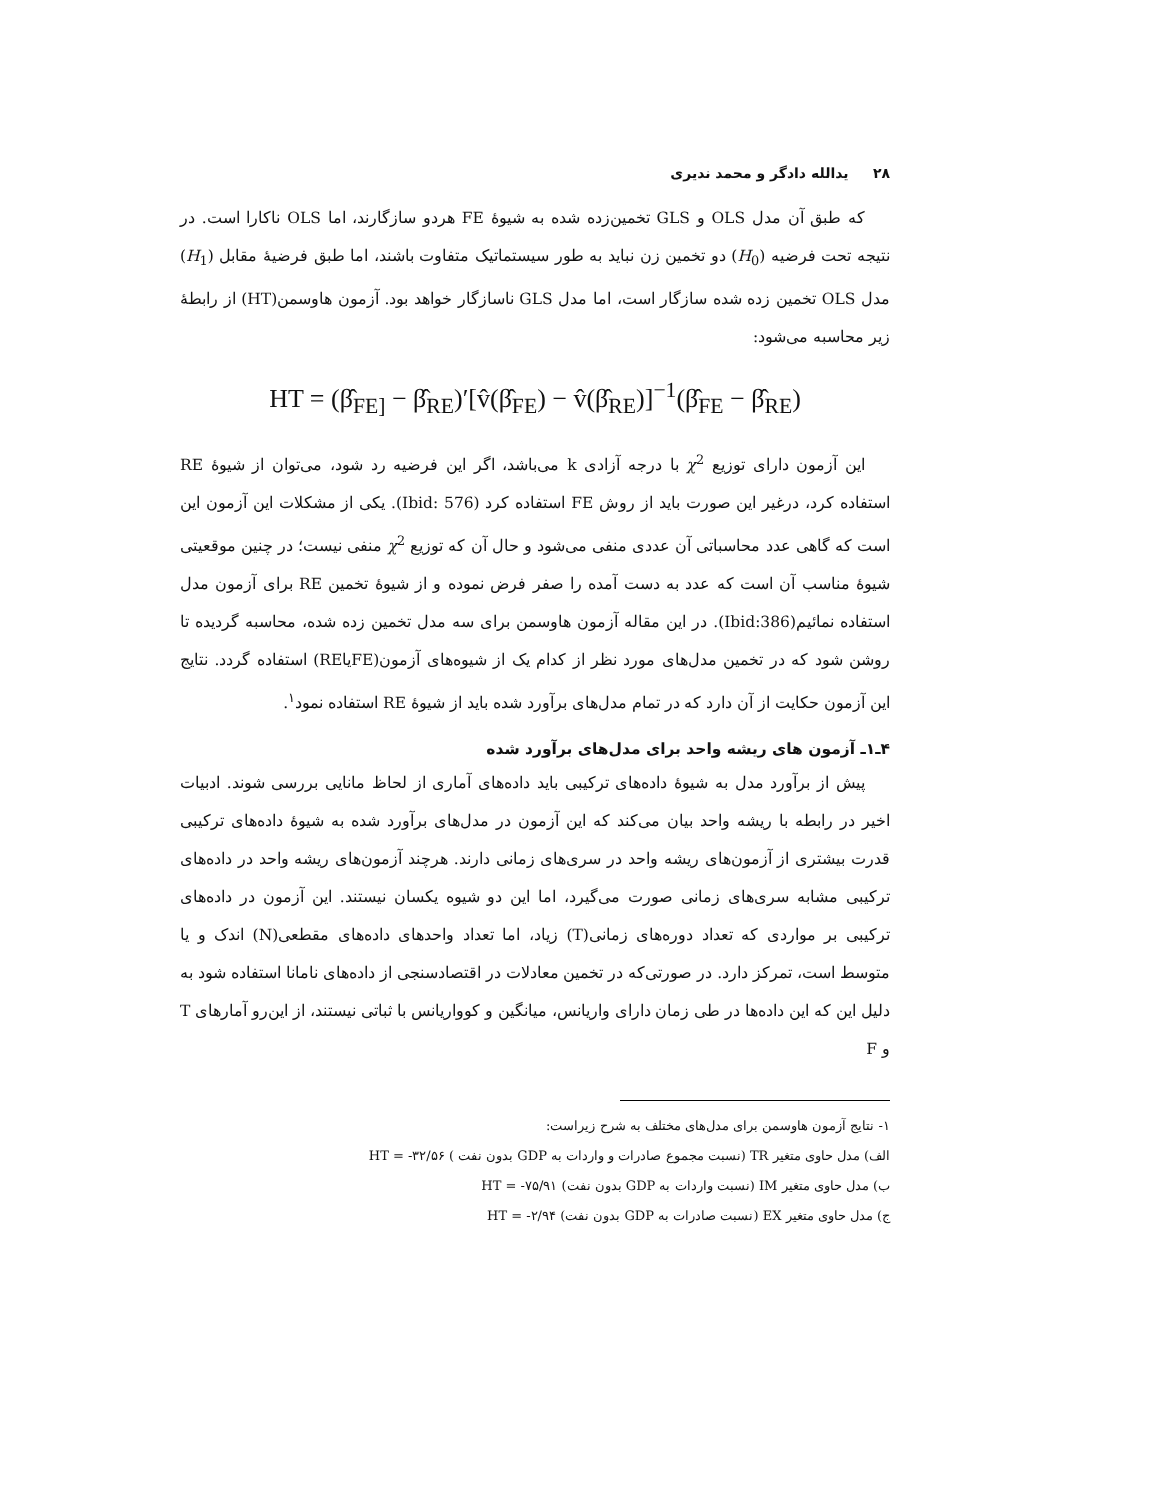۲۸ یدالله دادگر و محمد نديری
که طبق آن مدل OLS و GLS تخمین‌زده شده به شیوهٔ FE هردو سازگارند، اما OLS ناکارا است. در نتیجه تحت فرضیه (H<sub>0</sub>) دو تخمین زن نباید به طور سیستماتیک متفاوت باشند، اما طبق فرضیهٔ مقابل (H<sub>1</sub>) مدل OLS تخمین زده شده سازگار است، اما مدل GLS ناسازگار خواهد بود. آزمون هاوسمن(HT) از رابطهٔ زیر محاسبه می‌شود:
HT = (β̂<sub>FE]</sub> − β̂<sub>RE</sub>)′[v̂(β̂<sub>FE</sub>) − v̂(β̂<sub>RE</sub>)]<sup>−1</sup>(β̂<sub>FE</sub> − β̂<sub>RE</sub>)
این آزمون دارای توزیع χ<sup>2</sup> با درجه آزادی k می‌باشد، اگر این فرضیه رد شود، می‌توان از شیوهٔ RE استفاده کرد، درغیر این صورت باید از روش FE استفاده کرد (Ibid: 576). یکی از مشکلات این آزمون این است که گاهی عدد محاسباتی آن عددی منفی می‌شود و حال آن که توزیع χ<sup>2</sup> منفی نیست؛ در چنین موقعیتی شیوهٔ مناسب آن است که عدد به دست آمده را صفر فرض نموده و از شیوهٔ تخمین RE برای آزمون مدل استفاده نمائیم(Ibid:386). در این مقاله آزمون هاوسمن برای سه مدل تخمین زده شده، محاسبه گردیده تا روشن شود که در تخمین مدل‌های مورد نظر از کدام یک از شیوه‌های آزمون(FEیاRE) استفاده گردد. نتایج این آزمون حکایت از آن دارد که در تمام مدل‌های برآورد شده باید از شیوهٔ RE استفاده نمود<sup>۱</sup>.
۴ـ۱ـ آزمون های ریشه واحد برای مدل‌های برآورد شده
پیش از برآورد مدل به شیوهٔ داده‌های ترکیبی باید داده‌های آماری از لحاظ مانایی بررسی شوند. ادبیات اخیر در رابطه با ریشه واحد بیان می‌کند که این آزمون در مدل‌های برآورد شده به شیوهٔ داده‌های ترکیبی قدرت بیشتری از آزمون‌های ریشه واحد در سری‌های زمانی دارند. هرچند آزمون‌های ریشه واحد در داده‌های ترکیبی مشابه سری‌های زمانی صورت می‌گیرد، اما این دو شیوه یکسان نیستند. این آزمون در داده‌های ترکیبی بر مواردی که تعداد دوره‌های زمانی(T) زیاد، اما تعداد واحدهای داده‌های مقطعی(N) اندک و یا متوسط است، تمرکز دارد. در صورتی‌که در تخمین معادلات در اقتصادسنجی از داده‌های نامانا استفاده شود به دلیل این که این داده‌ها در طی زمان دارای واریانس، میانگین و کوواریانس با ثباتی نیستند، از این‌رو آمارهای T و F
۱- نتایج آزمون هاوسمن برای مدل‌های مختلف به شرح زیراست:
الف) مدل حاوی متغیر TR (نسبت مجموع صادرات و واردات به GDP بدون نفت ) HT = -۳۲/۵۶
ب) مدل حاوی متغیر IM (نسبت واردات به GDP بدون نفت) HT = -۷۵/۹۱
ج) مدل حاوی متغیر EX (نسبت صادرات به GDP بدون نفت) HT = -۲/۹۴